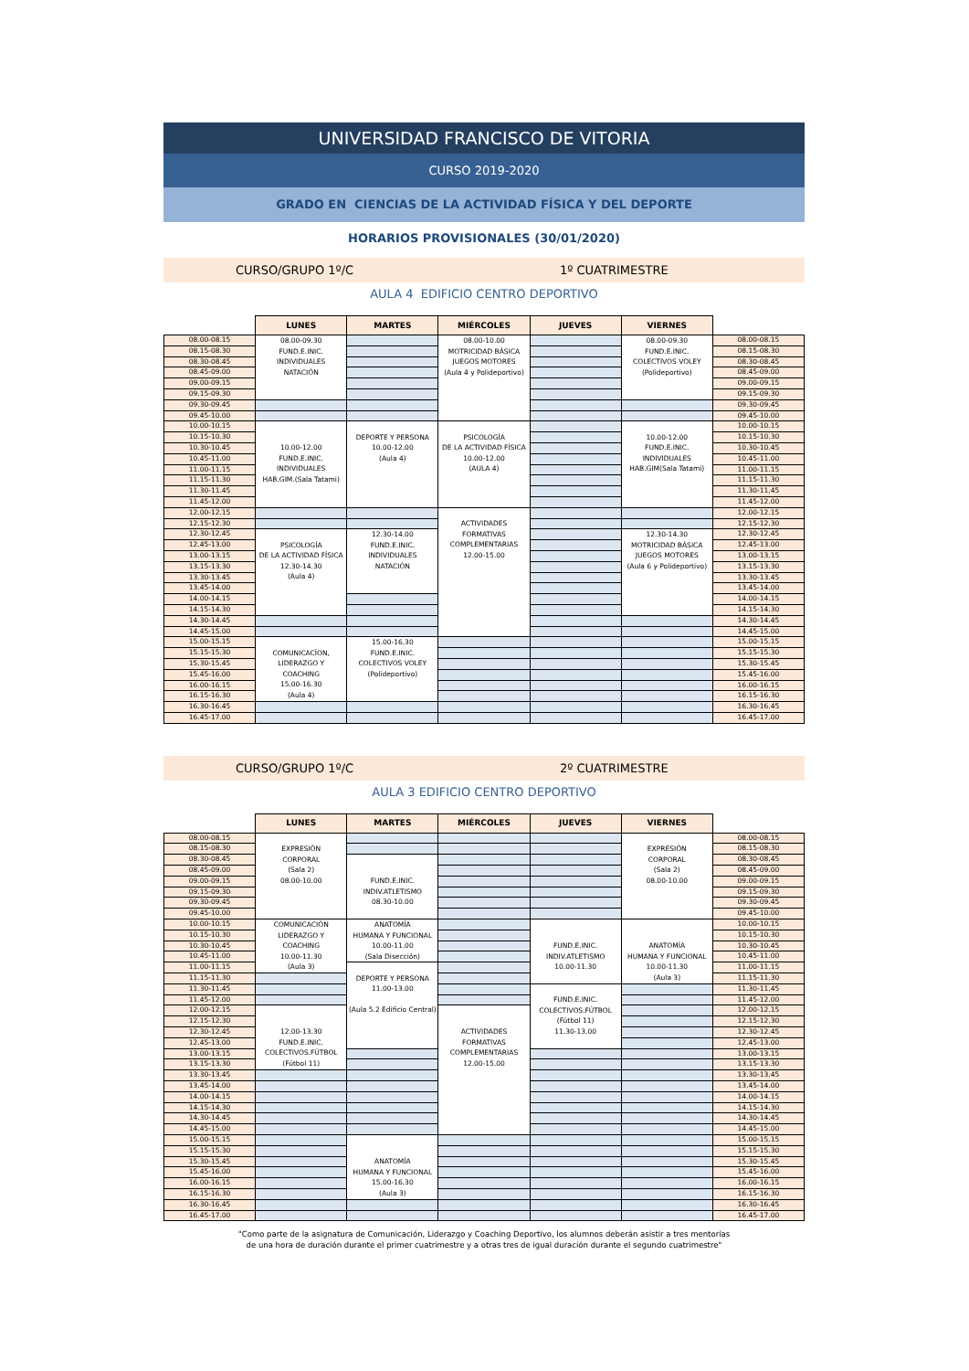UNIVERSIDAD FRANCISCO DE VITORIA
CURSO 2019-2020
GRADO EN CIENCIAS DE LA ACTIVIDAD FÍSICA Y DEL DEPORTE
HORARIOS PROVISIONALES (30/01/2020)
CURSO/GRUPO 1º/C 1º CUATRIMESTRE
AULA 4 EDIFICIO CENTRO DEPORTIVO
| | LUNES | MARTES | MIÉRCOLES | JUEVES | VIERNES | |
| --- | --- | --- | --- | --- | --- | --- |
| 08.00-08.15 | 08.00-09.30 FUND.E.INIC. INDIVIDUALES NATACIÓN | | 08.00-10.00 MOTRICIDAD BÁSICA JUEGOS MOTORES (Aula 4 y Polideportivo) | | 08.00-09.30 FUND.E.INIC. COLECTIVOS VOLEY (Polideportivo) | 08.00-08.15 |
| 08.15-08.30 | | | | | | 08.15-08.30 |
| 08.30-08.45 | | | | | | 08.30-08.45 |
| 08.45-09.00 | | | | | | 08.45-09.00 |
| 09.00-09.15 | | | | | | 09.00-09.15 |
| 09.15-09.30 | | | | | | 09.15-09.30 |
| 09.30-09.45 | | | | | | 09.30-09.45 |
| 09.45-10.00 | | | | | | 09.45-10.00 |
| 10.00-10.15 | 10.00-12.00 FUND.E.INIC. INDIVIDUALES HAB.GIM.(Sala Tatami) | DEPORTE Y PERSONA 10.00-12.00 (Aula 4) | PSICOLOGÍA DE LA ACTIVIDAD FÍSICA 10.00-12.00 (AULA 4) | | 10.00-12.00 FUND.E.INIC. INDIVIDUALES HAB.GIM(Sala Tatami) | 10.00-10.15 |
| 10.15-10.30 | | | | | | 10.15-10.30 |
| 10.30-10.45 | | | | | | 10.30-10.45 |
| 10.45-11.00 | | | | | | 10.45-11.00 |
| 11.00-11.15 | | | | | | 11.00-11.15 |
| 11.15-11.30 | | | | | | 11.15-11.30 |
| 11.30-11.45 | | | | | | 11.30-11.45 |
| 11.45-12.00 | | | | | | 11.45-12.00 |
| 12.00-12.15 | | | ACTIVIDADES FORMATIVAS COMPLEMENTARIAS 12.00-15.00 | | | 12.00-12.15 |
| 12.15-12.30 | | | | | | 12.15-12.30 |
| 12.30-12.45 | PSICOLOGÍA DE LA ACTIVIDAD FÍSICA 12.30-14.30 (Aula 4) | 12.30-14.00 FUND.E.INIC. INDIVIDUALES NATACIÓN | | | 12.30-14.30 MOTRICIDAD BÁSICA JUEGOS MOTORES (Aula 6 y Polideportivo) | 12.30-12.45 |
| 12.45-13.00 | | | | | | 12.45-13.00 |
| 13.00-13.15 | | | | | | 13.00-13.15 |
| 13.15-13.30 | | | | | | 13.15-13.30 |
| 13.30-13.45 | | | | | | 13.30-13.45 |
| 13.45-14.00 | | | | | | 13.45-14.00 |
| 14.00-14.15 | | | | | | 14.00-14.15 |
| 14.15-14.30 | | | | | | 14.15-14.30 |
| 14.30-14.45 | | | | | | 14.30-14.45 |
| 14.45-15.00 | | | | | | 14.45-15.00 |
| 15.00-15.15 | COMUNICACÍON, LIDERAZGO Y COACHING 15.00-16.30 (Aula 4) | 15.00-16.30 FUND.E.INIC. COLECTIVOS VOLEY (Polideportivo) | | | | 15.00-15.15 |
| 15.15-15.30 | | | | | | 15.15-15.30 |
| 15.30-15.45 | | | | | | 15.30-15.45 |
| 15.45-16.00 | | | | | | 15.45-16.00 |
| 16.00-16.15 | | | | | | 16.00-16.15 |
| 16.15-16.30 | | | | | | 16.15-16.30 |
| 16.30-16.45 | | | | | | 16.30-16.45 |
| 16.45-17.00 | | | | | | 16.45-17.00 |
CURSO/GRUPO 1º/C 2º CUATRIMESTRE
AULA 3 EDIFICIO CENTRO DEPORTIVO
| | LUNES | MARTES | MIÉRCOLES | JUEVES | VIERNES | |
| --- | --- | --- | --- | --- | --- | --- |
| 08.00-08.15 | EXPRESIÓN CORPORAL (Sala 2) 08.00-10.00 | | | | EXPRESIÓN CORPORAL (Sala 2) 08.00-10.00 | 08.00-08.15 |
| 08.15-08.30 | | | | | | 08.15-08.30 |
| 08.30-08.45 | | FUND.E.INIC. INDIV.ATLETISMO 08.30-10.00 | | | | 08.30-08.45 |
| 08.45-09.00 | | | | | | 08.45-09.00 |
| 09.00-09.15 | | | | | | 09.00-09.15 |
| 09.15-09.30 | | | | | | 09.15-09.30 |
| 09.30-09.45 | | | | | | 09.30-09.45 |
| 09.45-10.00 | | | | | | 09.45-10.00 |
| 10.00-10.15 | COMUNICACIÓN LIDERAZGO Y COACHING 10.00-11.30 (Aula 3) | ANATOMÍA HUMANA Y FUNCIONAL 10.00-11.00 (Sala Disección) | | FUND.E.INIC. INDIV.ATLETISMO 10.00-11.30 | ANATOMÍA HUMANA Y FUNCIONAL 10.00-11.30 (Aula 3) | 10.00-10.15 |
| 10.15-10.30 | | | | | | 10.15-10.30 |
| 10.30-10.45 | | | | | | 10.30-10.45 |
| 10.45-11.00 | | | | | | 10.45-11.00 |
| 11.00-11.15 | | DEPORTE Y PERSONA 11.00-13.00 (Aula 5.2 Edificio Central) | | | | 11.00-11.15 |
| 11.15-11.30 | | | | | | 11.15-11.30 |
| 11.30-11.45 | | | | FUND.E.INIC. COLECTIVOS.FÚTBOL (Fútbol 11) 11.30-13.00 | | 11.30-11.45 |
| 11.45-12.00 | | | | | | 11.45-12.00 |
| 12.00-12.15 | 12.00-13.30 FUND.E.INIC. COLECTIVOS.FÚTBOL (Fútbol 11) | | ACTIVIDADES FORMATIVAS COMPLEMENTARIAS 12.00-15.00 | | | 12.00-12.15 |
| 12.15-12.30 | | | | | | 12.15-12.30 |
| 12.30-12.45 | | | | | | 12.30-12.45 |
| 12.45-13.00 | | | | | | 12.45-13.00 |
| 13.00-13.15 | | | | | | 13.00-13.15 |
| 13.15-13.30 | | | | | | 13.15-13.30 |
| 13.30-13.45 | | | | | | 13.30-13.45 |
| 13.45-14.00 | | | | | | 13.45-14.00 |
| 14.00-14.15 | | | | | | 14.00-14.15 |
| 14.15-14.30 | | | | | | 14.15-14.30 |
| 14.30-14.45 | | | | | | 14.30-14.45 |
| 14.45-15.00 | | | | | | 14.45-15.00 |
| 15.00-15.15 | | ANATOMÍA HUMANA Y FUNCIONAL 15.00-16.30 (Aula 3) | | | | 15.00-15.15 |
| 15.15-15.30 | | | | | | 15.15-15.30 |
| 15.30-15.45 | | | | | | 15.30-15.45 |
| 15.45-16.00 | | | | | | 15.45-16.00 |
| 16.00-16.15 | | | | | | 16.00-16.15 |
| 16.15-16.30 | | | | | | 16.15-16.30 |
| 16.30-16.45 | | | | | | 16.30-16.45 |
| 16.45-17.00 | | | | | | 16.45-17.00 |
"Como parte de la asignatura de Comunicación, Liderazgo y Coaching Deportivo, los alumnos deberán asistir a tres mentorías
de una hora de duración durante el primer cuatrimestre y a otras tres de igual duración durante el segundo cuatrimestre"